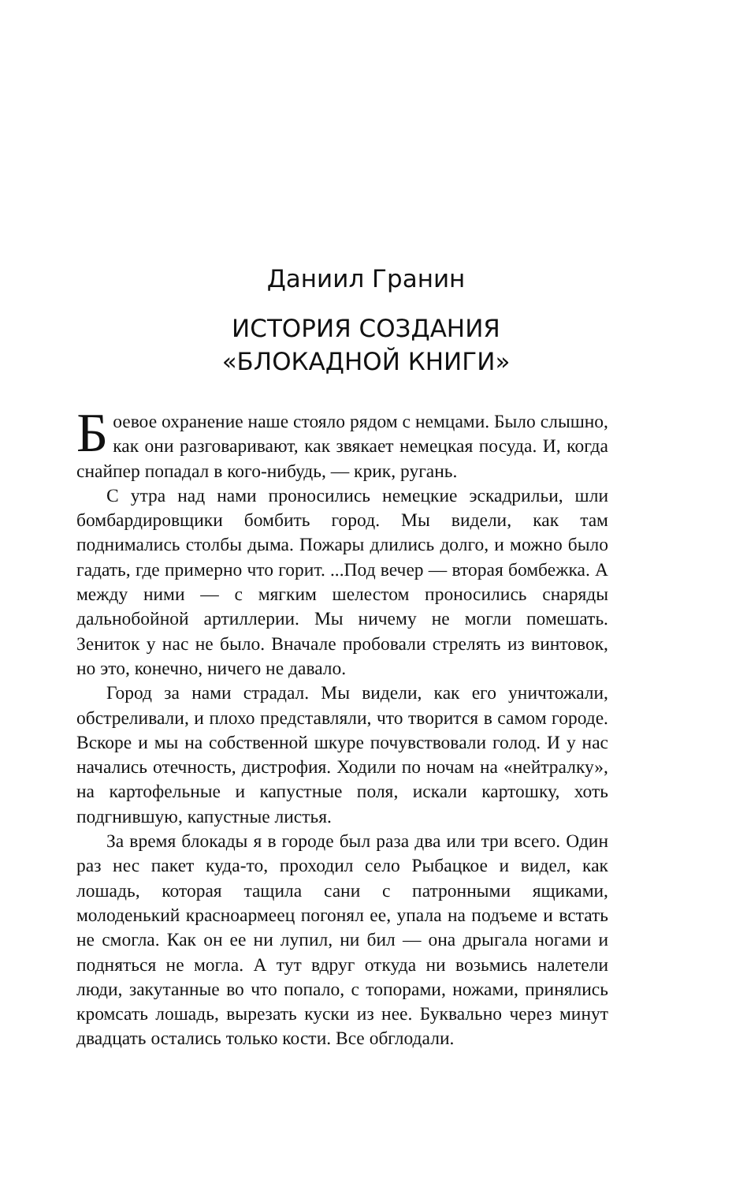Даниил Гранин
ИСТОРИЯ СОЗДАНИЯ
«БЛОКАДНОЙ КНИГИ»
Боевое охранение наше стояло рядом с немцами. Было слышно, как они разговаривают, как звякает немецкая посуда. И, когда снайпер попадал в кого-нибудь, — крик, ругань.
С утра над нами проносились немецкие эскадрильи, шли бомбардировщики бомбить город. Мы видели, как там поднимались столбы дыма. Пожары длились долго, и можно было гадать, где примерно что горит. ...Под вечер — вторая бомбежка. А между ними — с мягким шелестом проносились снаряды дальнобойной артиллерии. Мы ничему не могли помешать. Зениток у нас не было. Вначале пробовали стрелять из винтовок, но это, конечно, ничего не давало.
Город за нами страдал. Мы видели, как его уничтожали, обстреливали, и плохо представляли, что творится в самом городе. Вскоре и мы на собственной шкуре почувствовали голод. И у нас начались отечность, дистрофия. Ходили по ночам на «нейтралку», на картофельные и капустные поля, искали картошку, хоть подгнившую, капустные листья.
За время блокады я в городе был раза два или три всего. Один раз нес пакет куда-то, проходил село Рыбацкое и видел, как лошадь, которая тащила сани с патронными ящиками, молоденький красноармеец погонял ее, упала на подъеме и встать не смогла. Как он ее ни лупил, ни бил — она дрыгала ногами и подняться не могла. А тут вдруг откуда ни возьмись налетели люди, закутанные во что попало, с топорами, ножами, принялись кромсать лошадь, вырезать куски из нее. Буквально через минут двадцать остались только кости. Все обглодали.